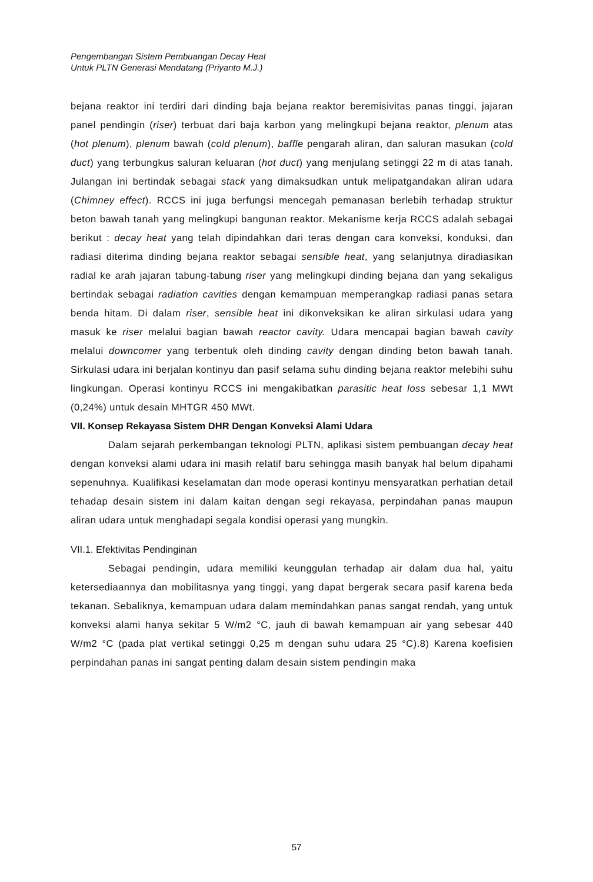Pengembangan Sistem Pembuangan Decay Heat
Untuk PLTN Generasi Mendatang (Priyanto M.J.)
bejana reaktor ini terdiri dari dinding baja bejana reaktor beremisivitas panas tinggi, jajaran panel pendingin (riser) terbuat dari baja karbon yang melingkupi bejana reaktor, plenum atas (hot plenum), plenum bawah (cold plenum), baffle pengarah aliran, dan saluran masukan (cold duct) yang terbungkus saluran keluaran (hot duct) yang menjulang setinggi 22 m di atas tanah. Julangan ini bertindak sebagai stack yang dimaksudkan untuk melipatgandakan aliran udara (Chimney effect). RCCS ini juga berfungsi mencegah pemanasan berlebih terhadap struktur beton bawah tanah yang melingkupi bangunan reaktor. Mekanisme kerja RCCS adalah sebagai berikut : decay heat yang telah dipindahkan dari teras dengan cara konveksi, konduksi, dan radiasi diterima dinding bejana reaktor sebagai sensible heat, yang selanjutnya diradiasikan radial ke arah jajaran tabung-tabung riser yang melingkupi dinding bejana dan yang sekaligus bertindak sebagai radiation cavities dengan kemampuan memperangkap radiasi panas setara benda hitam. Di dalam riser, sensible heat ini dikonveksikan ke aliran sirkulasi udara yang masuk ke riser melalui bagian bawah reactor cavity. Udara mencapai bagian bawah cavity melalui downcomer yang terbentuk oleh dinding cavity dengan dinding beton bawah tanah. Sirkulasi udara ini berjalan kontinyu dan pasif selama suhu dinding bejana reaktor melebihi suhu lingkungan. Operasi kontinyu RCCS ini mengakibatkan parasitic heat loss sebesar 1,1 MWt (0,24%) untuk desain MHTGR 450 MWt.
VII. Konsep Rekayasa Sistem DHR Dengan Konveksi Alami Udara
Dalam sejarah perkembangan teknologi PLTN, aplikasi sistem pembuangan decay heat dengan konveksi alami udara ini masih relatif baru sehingga masih banyak hal belum dipahami sepenuhnya. Kualifikasi keselamatan dan mode operasi kontinyu mensyaratkan perhatian detail tehadap desain sistem ini dalam kaitan dengan segi rekayasa, perpindahan panas maupun aliran udara untuk menghadapi segala kondisi operasi yang mungkin.
VII.1. Efektivitas Pendinginan
Sebagai pendingin, udara memiliki keunggulan terhadap air dalam dua hal, yaitu ketersediaannya dan mobilitasnya yang tinggi, yang dapat bergerak secara pasif karena beda tekanan. Sebaliknya, kemampuan udara dalam memindahkan panas sangat rendah, yang untuk konveksi alami hanya sekitar 5 W/m2 °C, jauh di bawah kemampuan air yang sebesar 440 W/m2 °C (pada plat vertikal setinggi 0,25 m dengan suhu udara 25 °C).8) Karena koefisien perpindahan panas ini sangat penting dalam desain sistem pendingin maka
57